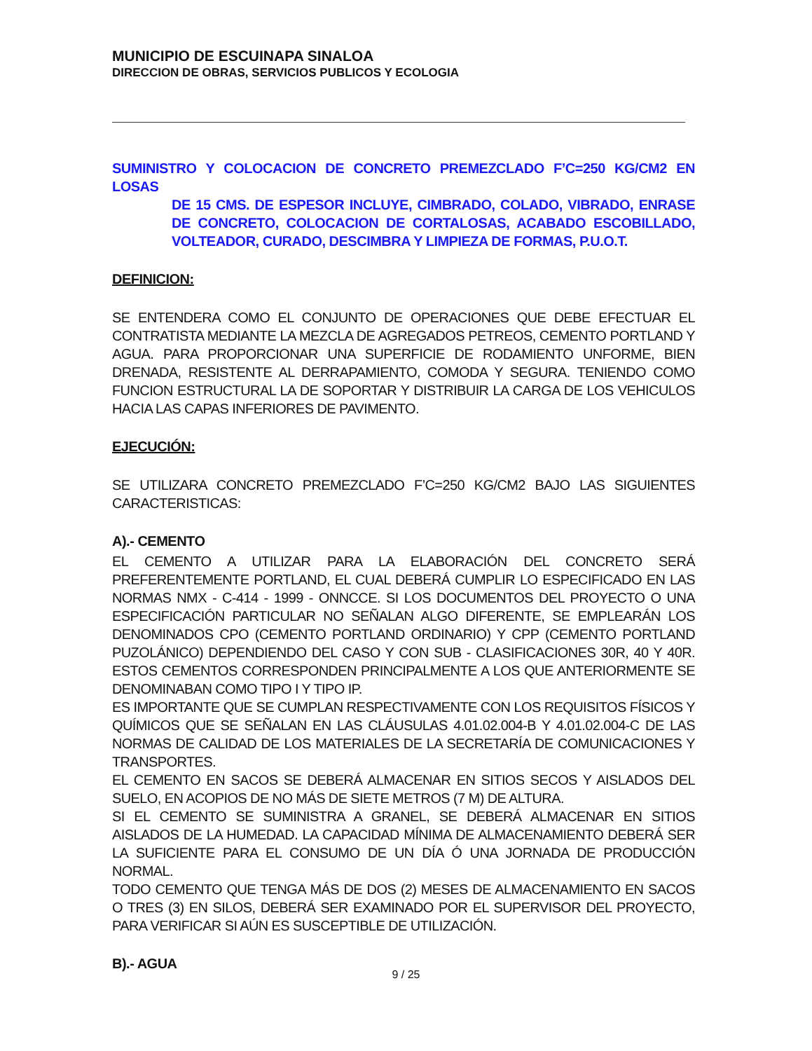MUNICIPIO DE ESCUINAPA SINALOA
DIRECCION DE OBRAS, SERVICIOS PUBLICOS Y ECOLOGIA
SUMINISTRO Y COLOCACION DE CONCRETO PREMEZCLADO F’C=250 KG/CM2 EN LOSAS
DE 15 CMS. DE ESPESOR INCLUYE, CIMBRADO, COLADO, VIBRADO, ENRASE DE CONCRETO, COLOCACION DE CORTALOSAS, ACABADO ESCOBILLADO, VOLTEADOR, CURADO, DESCIMBRA Y LIMPIEZA DE FORMAS, P.U.O.T.
DEFINICION:
SE ENTENDERA COMO EL CONJUNTO DE OPERACIONES QUE DEBE EFECTUAR EL CONTRATISTA MEDIANTE LA MEZCLA DE AGREGADOS PETREOS, CEMENTO PORTLAND Y AGUA. PARA PROPORCIONAR UNA SUPERFICIE DE RODAMIENTO UNFORME, BIEN DRENADA, RESISTENTE AL DERRAPAMIENTO, COMODA Y SEGURA. TENIENDO COMO FUNCION ESTRUCTURAL LA DE SOPORTAR Y DISTRIBUIR LA CARGA DE LOS VEHICULOS HACIA LAS CAPAS INFERIORES DE PAVIMENTO.
EJECUCIÓN:
SE UTILIZARA CONCRETO PREMEZCLADO F’C=250 KG/CM2 BAJO LAS SIGUIENTES CARACTERISTICAS:
A).- CEMENTO
EL CEMENTO A UTILIZAR PARA LA ELABORACIÓN DEL CONCRETO SERÁ PREFERENTEMENTE PORTLAND, EL CUAL DEBERÁ CUMPLIR LO ESPECIFICADO EN LAS NORMAS NMX - C-414 - 1999 - ONNCCE. SI LOS DOCUMENTOS DEL PROYECTO O UNA ESPECIFICACIÓN PARTICULAR NO SEÑALAN ALGO DIFERENTE, SE EMPLEARÁN LOS DENOMINADOS CPO (CEMENTO PORTLAND ORDINARIO) Y CPP (CEMENTO PORTLAND PUZOLÁNICO) DEPENDIENDO DEL CASO Y CON SUB - CLASIFICACIONES 30R, 40 Y 40R. ESTOS CEMENTOS CORRESPONDEN PRINCIPALMENTE A LOS QUE ANTERIORMENTE SE DENOMINABAN COMO TIPO I Y TIPO IP.
ES IMPORTANTE QUE SE CUMPLAN RESPECTIVAMENTE CON LOS REQUISITOS FÍSICOS Y QUÍMICOS QUE SE SEÑALAN EN LAS CLÁUSULAS 4.01.02.004-B Y 4.01.02.004-C DE LAS NORMAS DE CALIDAD DE LOS MATERIALES DE LA SECRETARÍA DE COMUNICACIONES Y TRANSPORTES.
EL CEMENTO EN SACOS SE DEBERÁ ALMACENAR EN SITIOS SECOS Y AISLADOS DEL SUELO, EN ACOPIOS DE NO MÁS DE SIETE METROS (7 M) DE ALTURA.
SI EL CEMENTO SE SUMINISTRA A GRANEL, SE DEBERÁ ALMACENAR EN SITIOS AISLADOS DE LA HUMEDAD. LA CAPACIDAD MÍNIMA DE ALMACENAMIENTO DEBERÁ SER LA SUFICIENTE PARA EL CONSUMO DE UN DÍA Ó UNA JORNADA DE PRODUCCIÓN NORMAL.
TODO CEMENTO QUE TENGA MÁS DE DOS (2) MESES DE ALMACENAMIENTO EN SACOS O TRES (3) EN SILOS, DEBERÁ SER EXAMINADO POR EL SUPERVISOR DEL PROYECTO, PARA VERIFICAR SI AÚN ES SUSCEPTIBLE DE UTILIZACIÓN.
B).- AGUA
9 / 25